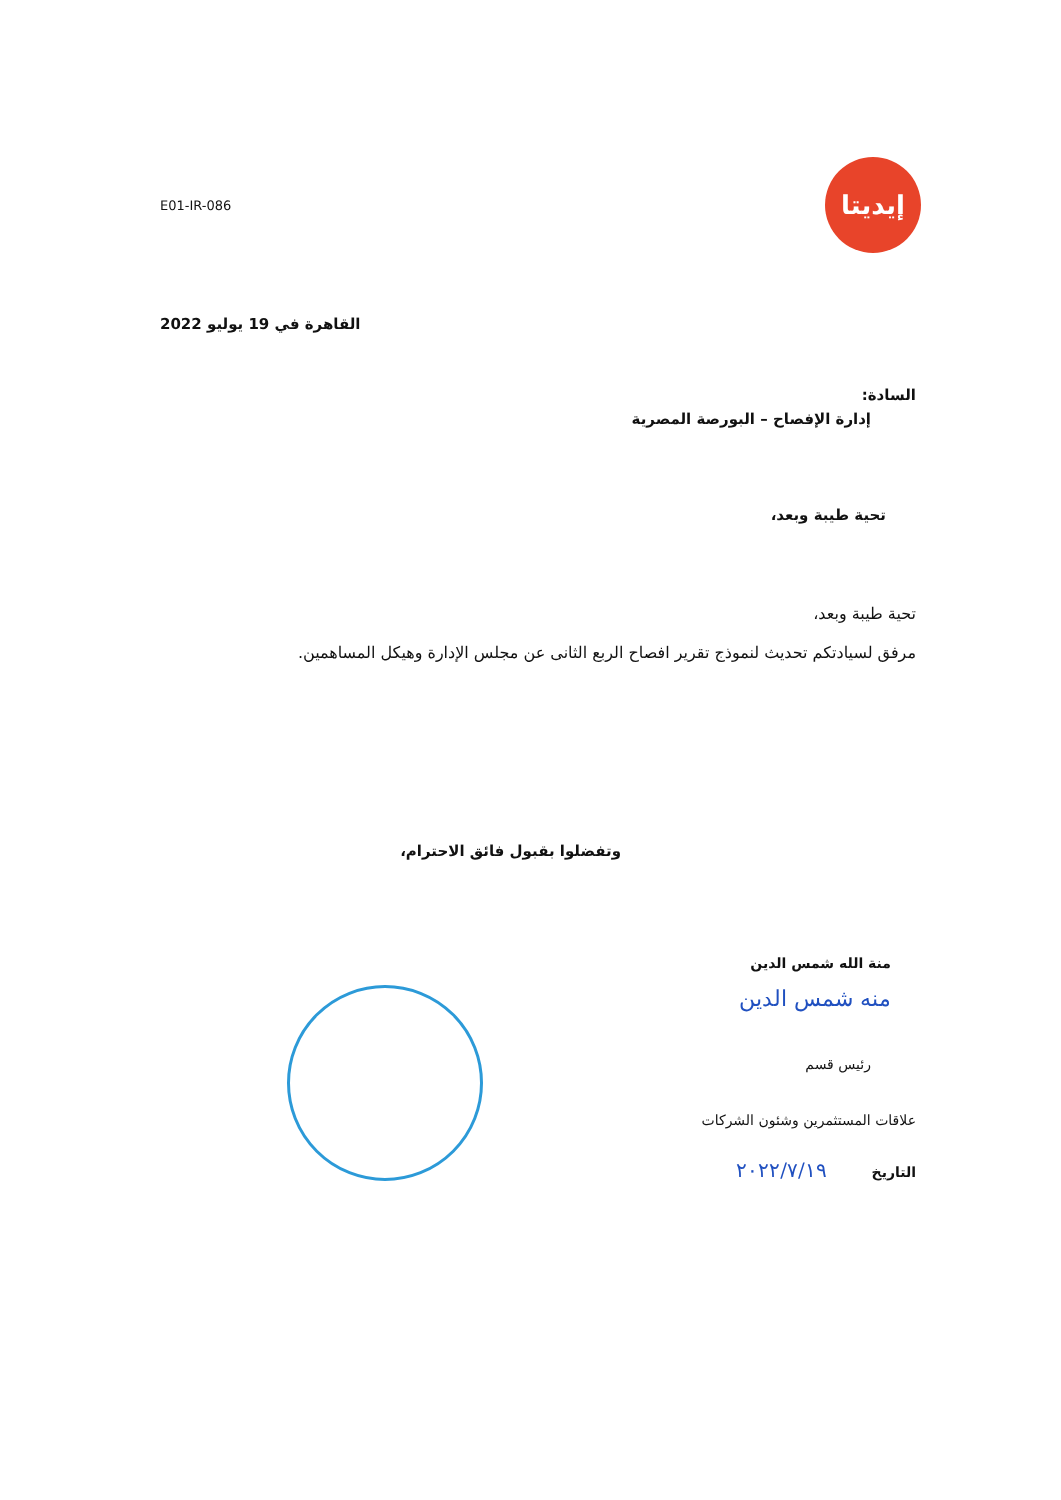إيديتا
E01-IR-086
القاهرة في 19 يوليو 2022
السادة:
إدارة الإفصاح – البورصة المصرية
تحية طيبة وبعد،
تحية طيبة وبعد،
مرفق لسيادتكم تحديث لنموذج تقرير افصاح الربع الثانى عن مجلس الإدارة وهيكل المساهمين.
وتفضلوا بقبول فائق الاحترام،
منة الله شمس الدين
منه شمس الدين
رئيس قسم
علاقات المستثمرين وشئون الشركات
التاريخ ٢٠٢٢/٧/١٩